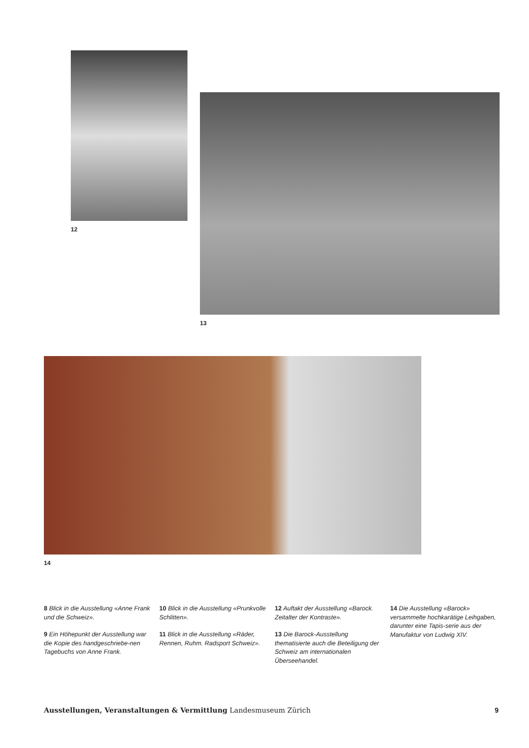12
13
14
8 Blick in die Ausstellung «Anne Frank und die Schweiz».
9 Ein Höhepunkt der Ausstellung war die Kopie des handgeschriebe-nen Tagebuchs von Anne Frank.
10 Blick in die Ausstellung «Prunkvolle Schlitten».
11 Blick in die Ausstellung «Räder, Rennen, Ruhm. Radsport Schweiz».
12 Auftakt der Ausstellung «Barock. Zeitalter der Kontraste».
13 Die Barock-Ausstellung thematisierte auch die Beteiligung der Schweiz am internationalen Überseehandel.
14 Die Ausstellung «Barock» versammelte hochkarätige Leihgaben, darunter eine Tapis-serie aus der Manufaktur von Ludwig XIV.
Ausstellungen, Veranstaltungen & Vermittlung Landesmuseum Zürich
9